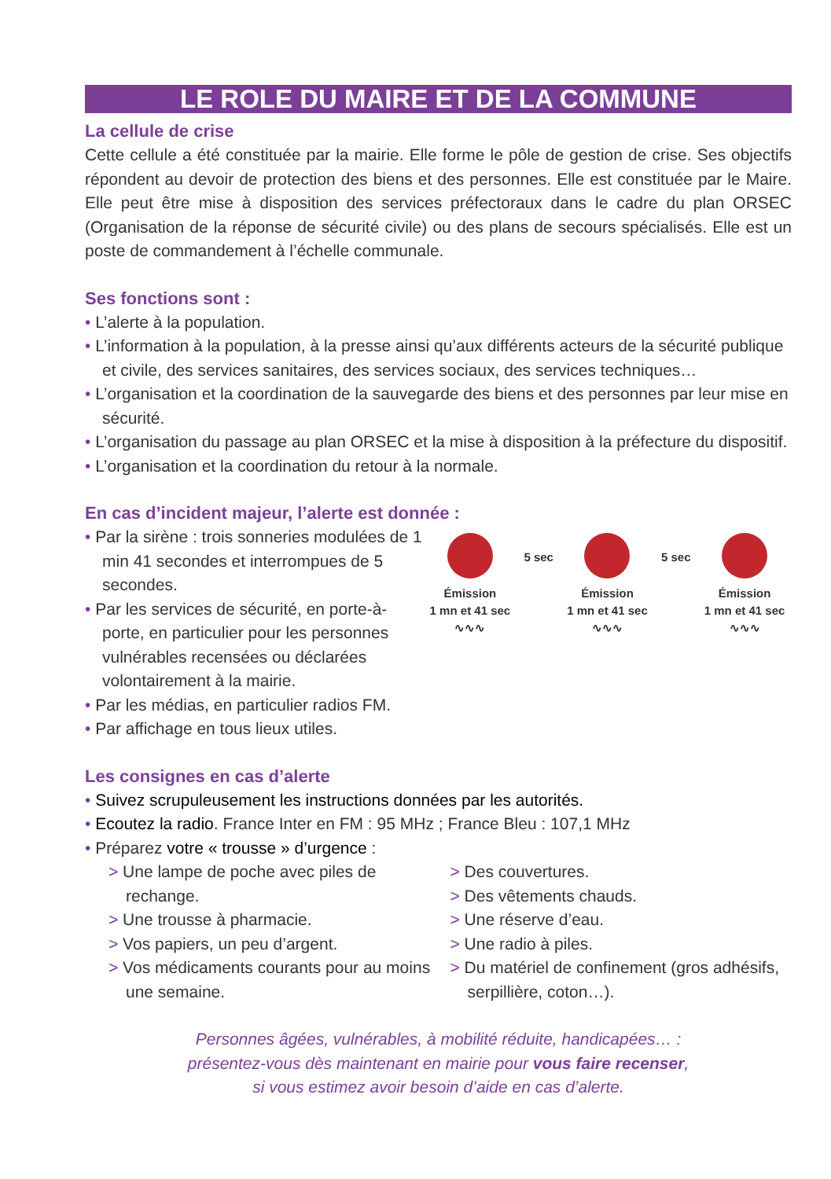LE ROLE DU MAIRE ET DE LA COMMUNE
La cellule de crise
Cette cellule a été constituée par la mairie. Elle forme le pôle de gestion de crise. Ses objectifs répondent au devoir de protection des biens et des personnes. Elle est constituée par le Maire. Elle peut être mise à disposition des services préfectoraux dans le cadre du plan ORSEC (Organisation de la réponse de sécurité civile) ou des plans de secours spécialisés. Elle est un poste de commandement à l’échelle communale.
Ses fonctions sont :
• L’alerte à la population.
• L’information à la population, à la presse ainsi qu’aux différents acteurs de la sécurité publique et civile, des services sanitaires, des services sociaux, des services techniques…
• L’organisation et la coordination de la sauvegarde des biens et des personnes par leur mise en sécurité.
• L’organisation du passage au plan ORSEC et la mise à disposition à la préfecture du dispositif.
• L’organisation et la coordination du retour à la normale.
En cas d’incident majeur, l’alerte est donnée :
• Par la sirène : trois sonneries modulées de 1 min 41 secondes et interrompues de 5 secondes.
• Par les services de sécurité, en porte-à-porte, en particulier pour les personnes vulnérables recensées ou déclarées volontairement à la mairie.
• Par les médias, en particulier radios FM.
• Par affichage en tous lieux utiles.
Émission
1 mn et 41 sec
∿∿∿
5 sec
Émission
1 mn et 41 sec
∿∿∿
5 sec
Émission
1 mn et 41 sec
∿∿∿
Les consignes en cas d’alerte
• Suivez scrupuleusement les instructions données par les autorités.
• Ecoutez la radio. France Inter en FM : 95 MHz ; France Bleu : 107,1 MHz
• Préparez votre « trousse » d’urgence :
> Une lampe de poche avec piles de rechange.
> Une trousse à pharmacie.
> Vos papiers, un peu d’argent.
> Vos médicaments courants pour au moins une semaine.
> Des couvertures.
> Des vêtements chauds.
> Une réserve d’eau.
> Une radio à piles.
> Du matériel de confinement (gros adhésifs, serpillière, coton…).
Personnes âgées, vulnérables, à mobilité réduite, handicapées… :
présentez-vous dès maintenant en mairie pour vous faire recenser,
si vous estimez avoir besoin d’aide en cas d’alerte.